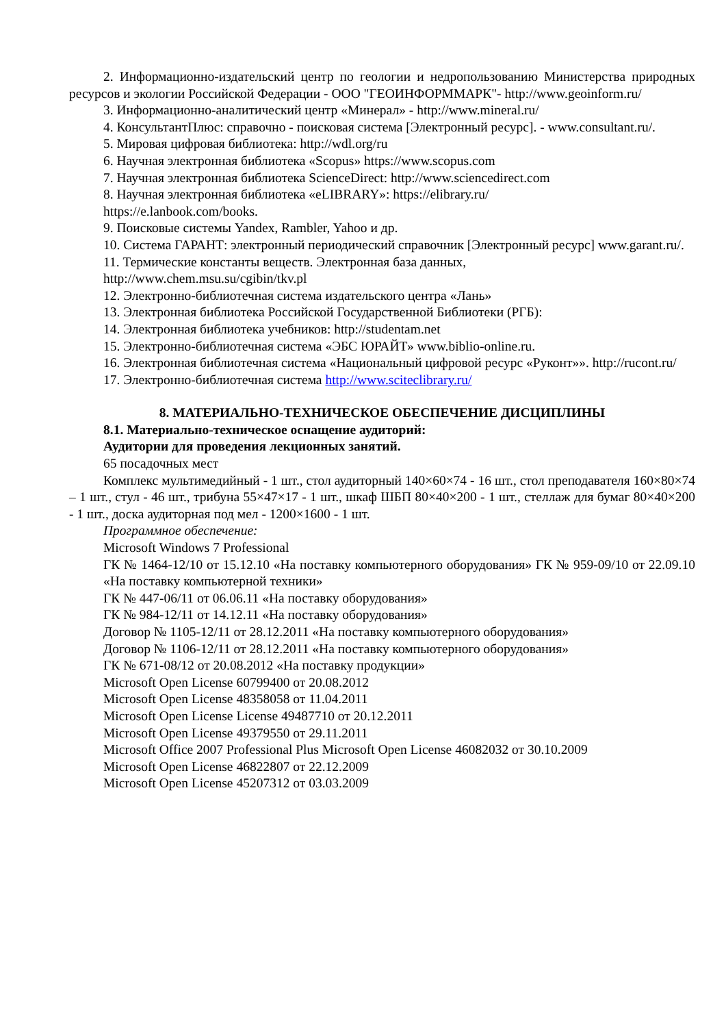2. Информационно-издательский центр по геологии и недропользованию Министерства природных ресурсов и экологии Российской Федерации - ООО "ГЕОИНФОРММАРК"- http://www.geoinform.ru/
3. Информационно-аналитический центр «Минерал» - http://www.mineral.ru/
4. КонсультантПлюс: справочно - поисковая система [Электронный ресурс]. - www.consultant.ru/.
5. Мировая цифровая библиотека: http://wdl.org/ru
6. Научная электронная библиотека «Scopus» https://www.scopus.com
7. Научная электронная библиотека ScienceDirect: http://www.sciencedirect.com
8. Научная электронная библиотека «eLIBRARY»: https://elibrary.ru/
https://e.lanbook.com/books.
9. Поисковые системы Yandex, Rambler, Yahoo и др.
10. Система ГАРАНТ: электронный периодический справочник [Электронный ресурс] www.garant.ru/.
11. Термические константы веществ. Электронная база данных,
http://www.chem.msu.su/cgibin/tkv.pl
12. Электронно-библиотечная система издательского центра «Лань»
13. Электронная библиотека Российской Государственной Библиотеки (РГБ):
14. Электронная библиотека учебников: http://studentam.net
15. Электронно-библиотечная система «ЭБС ЮРАЙТ» www.biblio-online.ru.
16. Электронная библиотечная система «Национальный цифровой ресурс «Руконт»». http://rucont.ru/
17. Электронно-библиотечная система http://www.sciteclibrary.ru/
8. МАТЕРИАЛЬНО-ТЕХНИЧЕСКОЕ ОБЕСПЕЧЕНИЕ ДИСЦИПЛИНЫ
8.1. Материально-техническое оснащение аудиторий:
Аудитории для проведения лекционных занятий.
65 посадочных мест
Комплекс мультимедийный - 1 шт., стол аудиторный 140×60×74 - 16 шт., стол преподавателя 160×80×74 – 1 шт., стул - 46 шт., трибуна 55×47×17 - 1 шт., шкаф ШБП 80×40×200 - 1 шт., стеллаж для бумаг 80×40×200 - 1 шт., доска аудиторная под мел - 1200×1600 - 1 шт.
Программное обеспечение:
Microsoft Windows 7 Professional
ГК № 1464-12/10 от 15.12.10 «На поставку компьютерного оборудования» ГК № 959-09/10 от 22.09.10 «На поставку компьютерной техники»
ГК № 447-06/11 от 06.06.11 «На поставку оборудования»
ГК № 984-12/11 от 14.12.11 «На поставку оборудования»
Договор № 1105-12/11 от 28.12.2011 «На поставку компьютерного оборудования»
Договор № 1106-12/11 от 28.12.2011 «На поставку компьютерного оборудования»
ГК № 671-08/12 от 20.08.2012 «На поставку продукции»
Microsoft Open License 60799400 от 20.08.2012
Microsoft Open License 48358058 от 11.04.2011
Microsoft Open License License 49487710 от 20.12.2011
Microsoft Open License 49379550 от 29.11.2011
Microsoft Office 2007 Professional Plus Microsoft Open License 46082032 от 30.10.2009
Microsoft Open License 46822807 от 22.12.2009
Microsoft Open License 45207312 от 03.03.2009